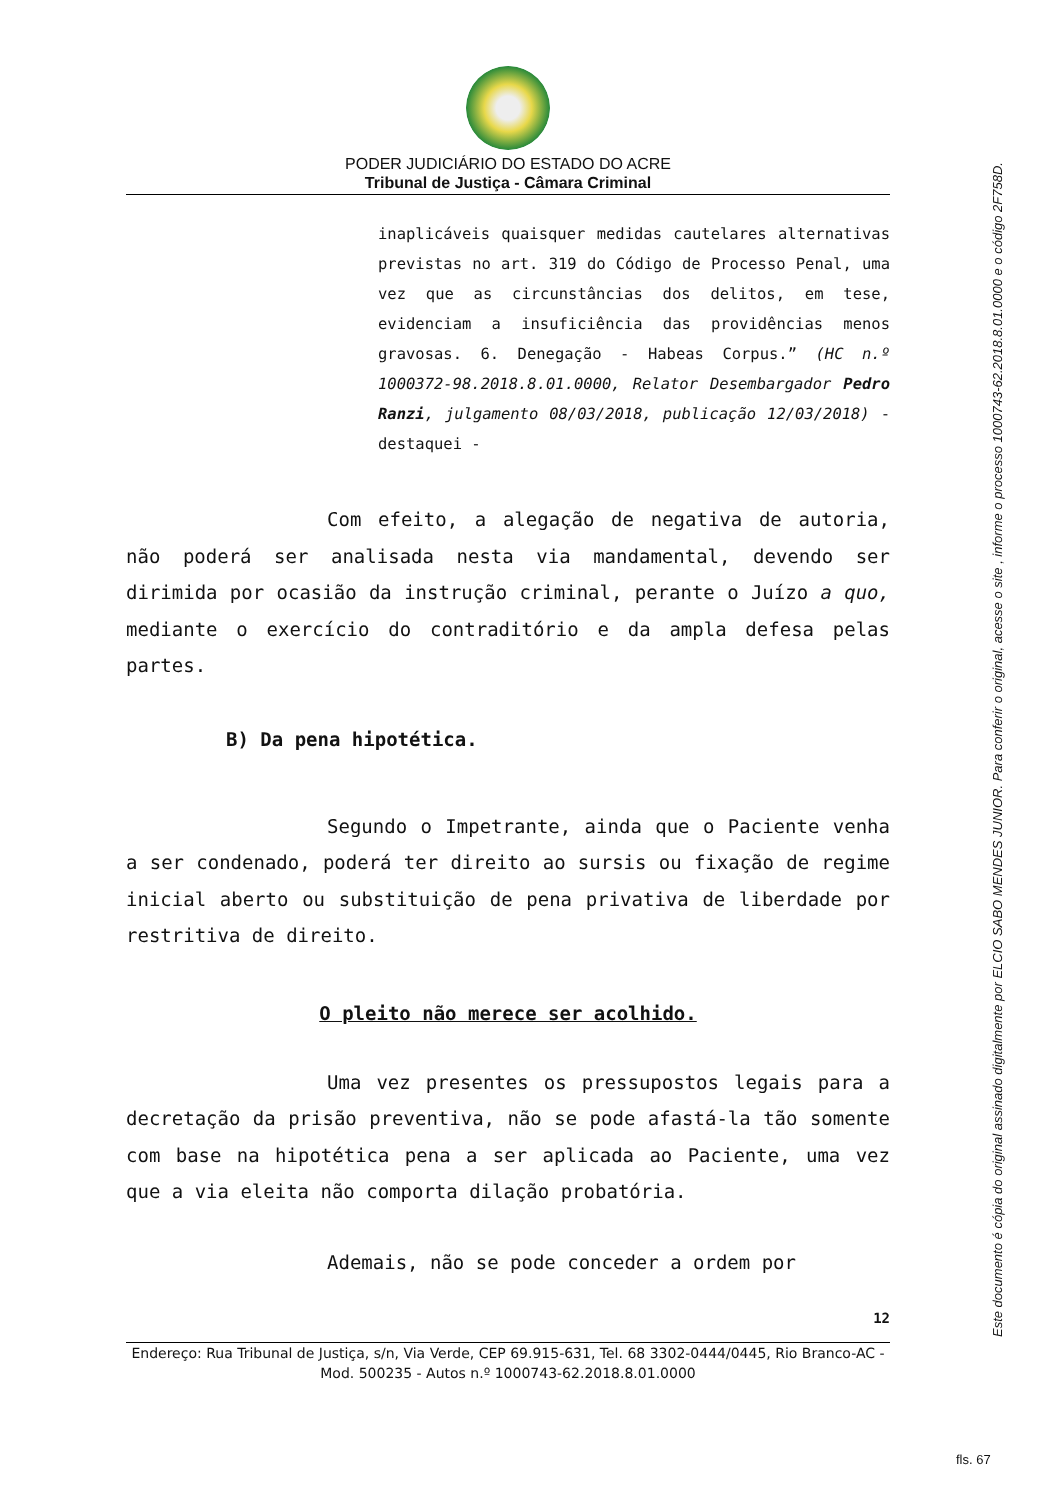PODER JUDICIÁRIO DO ESTADO DO ACRE
Tribunal de Justiça - Câmara Criminal
inaplicáveis quaisquer medidas cautelares alternativas previstas no art. 319 do Código de Processo Penal, uma vez que as circunstâncias dos delitos, em tese, evidenciam a insuficiência das providências menos gravosas. 6. Denegação - Habeas Corpus.” (HC n.º 1000372-98.2018.8.01.0000, Relator Desembargador Pedro Ranzi, julgamento 08/03/2018, publicação 12/03/2018) - destaquei -
Com efeito, a alegação de negativa de autoria, não poderá ser analisada nesta via mandamental, devendo ser dirimida por ocasião da instrução criminal, perante o Juízo a quo, mediante o exercício do contraditório e da ampla defesa pelas partes.
B) Da pena hipotética.
Segundo o Impetrante, ainda que o Paciente venha a ser condenado, poderá ter direito ao sursis ou fixação de regime inicial aberto ou substituição de pena privativa de liberdade por restritiva de direito.
O pleito não merece ser acolhido.
Uma vez presentes os pressupostos legais para a decretação da prisão preventiva, não se pode afastá-la tão somente com base na hipotética pena a ser aplicada ao Paciente, uma vez que a via eleita não comporta dilação probatória.
Ademais, não se pode conceder a ordem por
12
Endereço: Rua Tribunal de Justiça, s/n, Via Verde, CEP 69.915-631, Tel. 68 3302-0444/0445, Rio Branco-AC - Mod. 500235 - Autos n.º 1000743-62.2018.8.01.0000
Este documento é cópia do original assinado digitalmente por ELCIO SABO MENDES JUNIOR. Para conferir o original, acesse o site , informe o processo 1000743-62.2018.8.01.0000 e o código 2F758D.
fls. 67